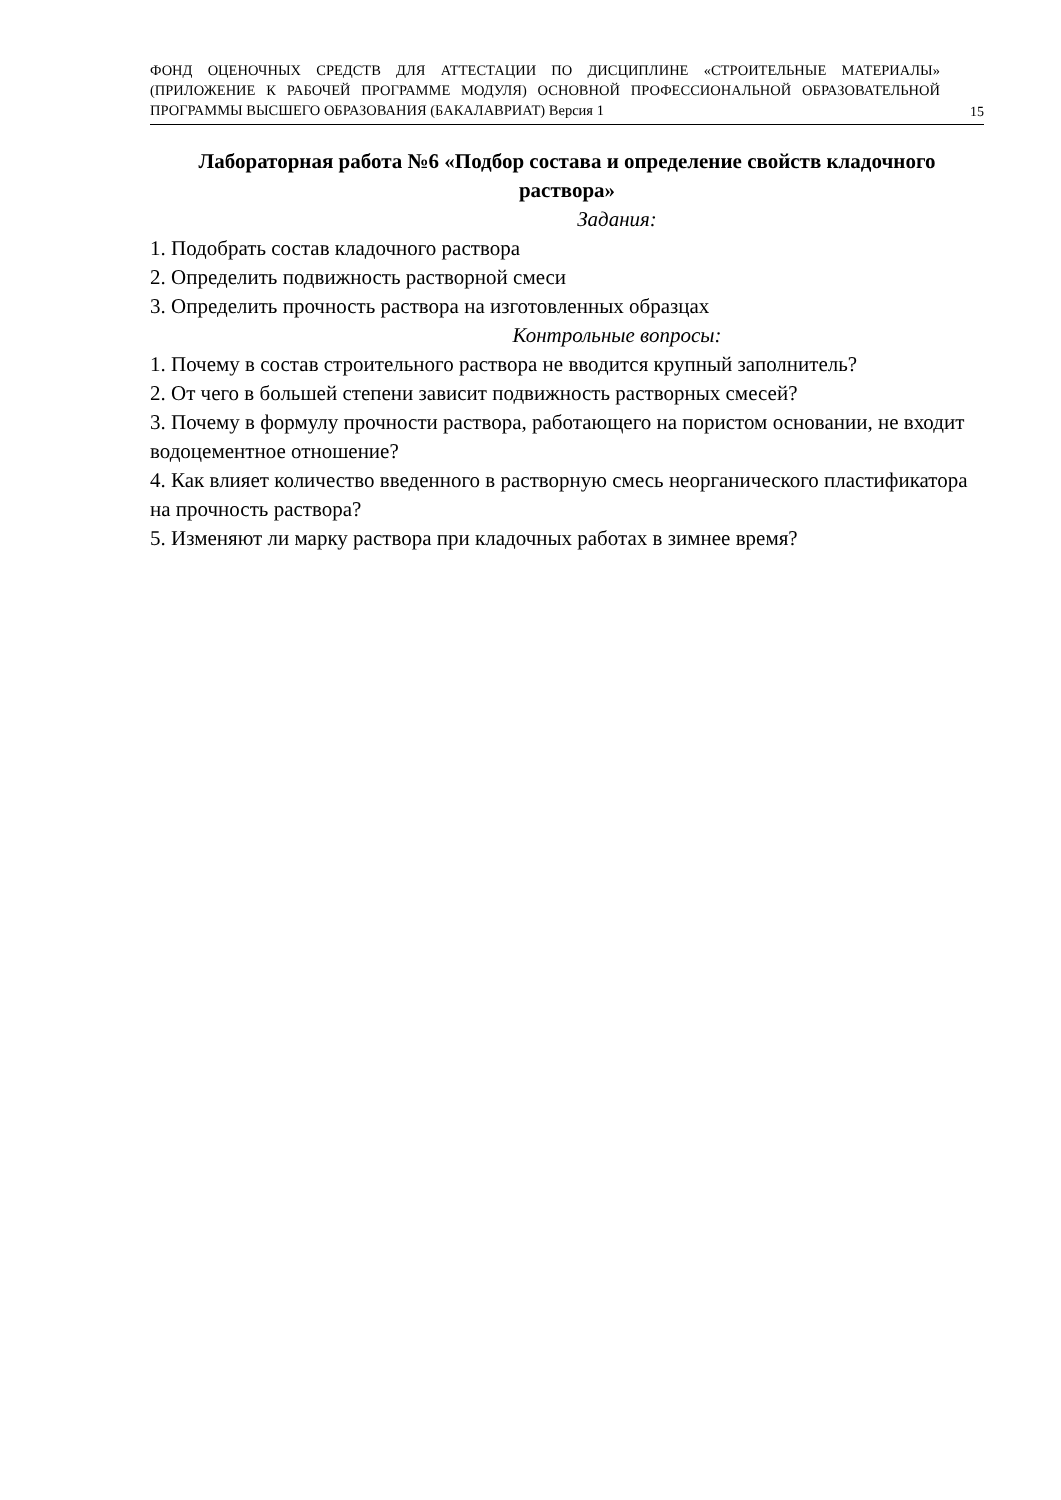ФОНД ОЦЕНОЧНЫХ СРЕДСТВ ДЛЯ АТТЕСТАЦИИ ПО ДИСЦИПЛИНЕ «СТРОИТЕЛЬНЫЕ МАТЕРИАЛЫ» (ПРИЛОЖЕНИЕ К РАБОЧЕЙ ПРОГРАММЕ МОДУЛЯ) ОСНОВНОЙ ПРОФЕССИОНАЛЬНОЙ ОБРАЗОВАТЕЛЬНОЙ ПРОГРАММЫ ВЫСШЕГО ОБРАЗОВАНИЯ (БАКАЛАВРИАТ) Версия 1
15
Лабораторная работа №6 «Подбор состава и определение свойств кладочного раствора»
Задания:
1. Подобрать состав кладочного раствора
2. Определить подвижность растворной смеси
3. Определить прочность раствора на изготовленных образцах
Контрольные вопросы:
1. Почему в состав строительного раствора не вводится крупный заполнитель?
2. От чего в большей степени зависит подвижность растворных смесей?
3. Почему в формулу прочности раствора, работающего на пористом основании, не входит водоцементное отношение?
4. Как влияет количество введенного в растворную смесь неорганического пластификатора на прочность раствора?
5. Изменяют ли марку раствора при кладочных работах в зимнее время?